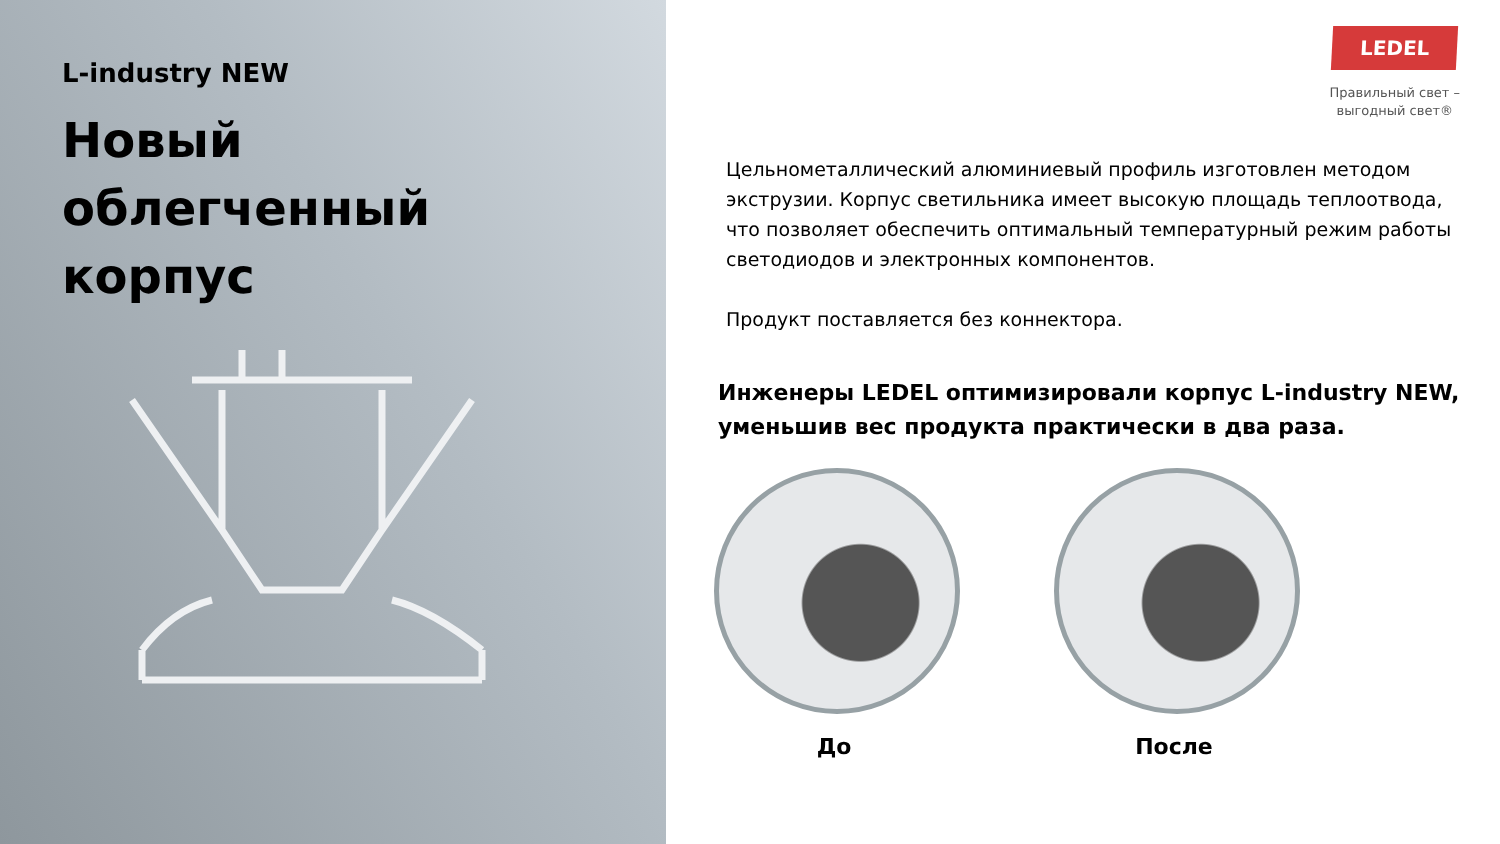L-industry NEW
Новый
облегченный
корпус
LEDEL
Правильный свет –
выгодный свет®
Цельнометаллический алюминиевый профиль изготовлен методом экструзии. Корпус светильника имеет высокую площадь теплоотвода, что позволяет обеспечить оптимальный температурный режим работы светодиодов и электронных компонентов.
Продукт поставляется без коннектора.
Инженеры LEDEL оптимизировали корпус L-industry NEW, уменьшив вес продукта практически в два раза.
До После